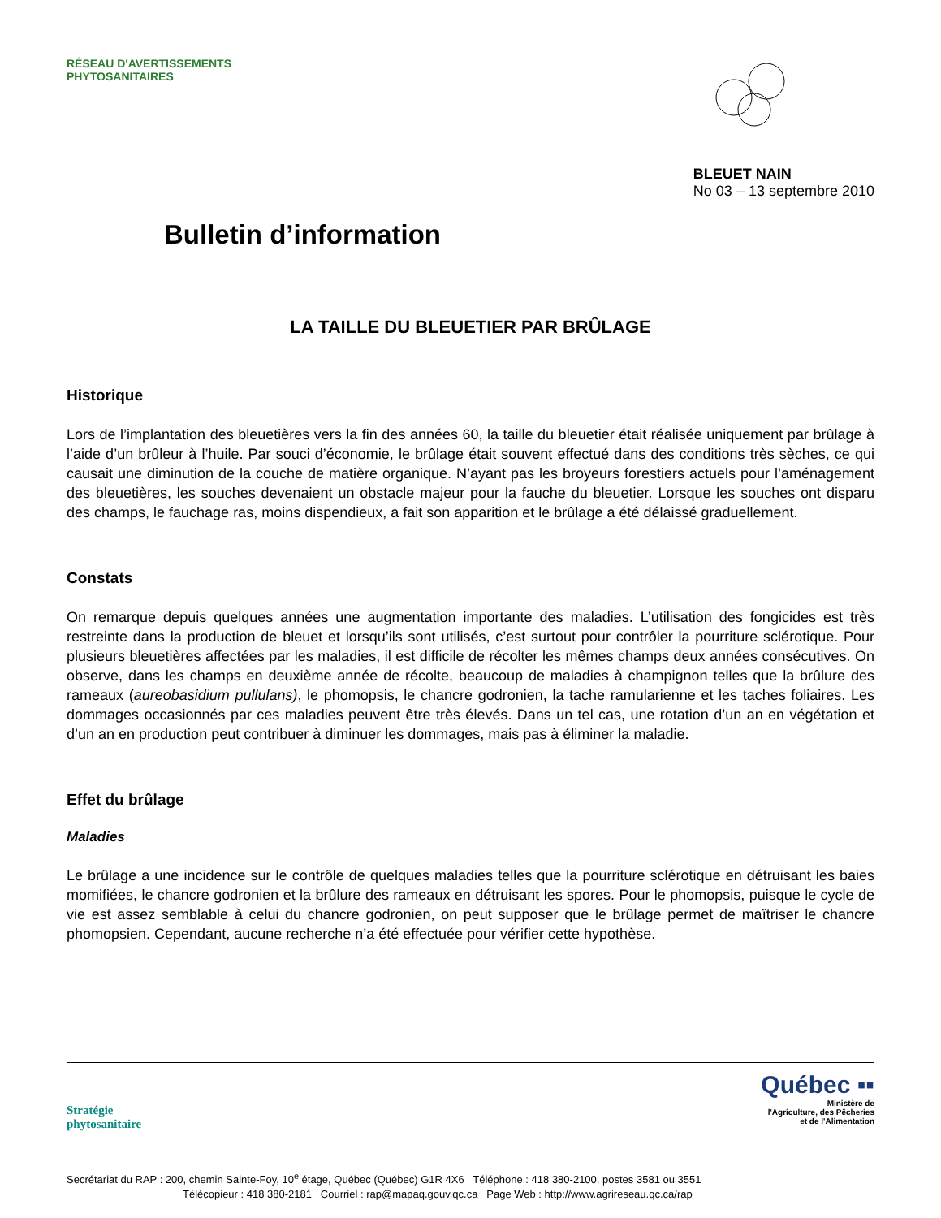RÉSEAU D'AVERTISSEMENTS PHYTOSANITAIRES
Bulletin d’information
BLEUET NAIN
No 03 – 13 septembre 2010
LA TAILLE DU BLEUETIER PAR BRÛLAGE
Historique
Lors de l’implantation des bleuetières vers la fin des années 60, la taille du bleuetier était réalisée uniquement par brûlage à l’aide d’un brûleur à l’huile. Par souci d’économie, le brûlage était souvent effectué dans des conditions très sèches, ce qui causait une diminution de la couche de matière organique. N’ayant pas les broyeurs forestiers actuels pour l’aménagement des bleuetières, les souches devenaient un obstacle majeur pour la fauche du bleuetier. Lorsque les souches ont disparu des champs, le fauchage ras, moins dispendieux, a fait son apparition et le brûlage a été délaissé graduellement.
Constats
On remarque depuis quelques années une augmentation importante des maladies. L’utilisation des fongicides est très restreinte dans la production de bleuet et lorsqu’ils sont utilisés, c’est surtout pour contrôler la pourriture sclérotique. Pour plusieurs bleuetières affectées par les maladies, il est difficile de récolter les mêmes champs deux années consécutives. On observe, dans les champs en deuxième année de récolte, beaucoup de maladies à champignon telles que la brûlure des rameaux (aureobasidium pullulans), le phomopsis, le chancre godronien, la tache ramularienne et les taches foliaires. Les dommages occasionnés par ces maladies peuvent être très élevés. Dans un tel cas, une rotation d’un an en végétation et d’un an en production peut contribuer à diminuer les dommages, mais pas à éliminer la maladie.
Effet du brûlage
Maladies
Le brûlage a une incidence sur le contrôle de quelques maladies telles que la pourriture sclérotique en détruisant les baies momifiées, le chancre godronien et la brûlure des rameaux en détruisant les spores. Pour le phomopsis, puisque le cycle de vie est assez semblable à celui du chancre godronien, on peut supposer que le brûlage permet de maîtriser le chancre phomopsien. Cependant, aucune recherche n’a été effectuée pour vérifier cette hypothèse.
Stratégie
phytosanitaire
Québec ▪▪
Ministère de
l'Agriculture, des Pêcheries
et de l'Alimentation
Secrétariat du RAP : 200, chemin Sainte-Foy, 10<sup>e</sup> étage, Québec (Québec) G1R 4X6 Téléphone : 418 380-2100, postes 3581 ou 3551
Télécopieur : 418 380-2181 Courriel : rap@mapaq.gouv.qc.ca Page Web : http://www.agrireseau.qc.ca/rap